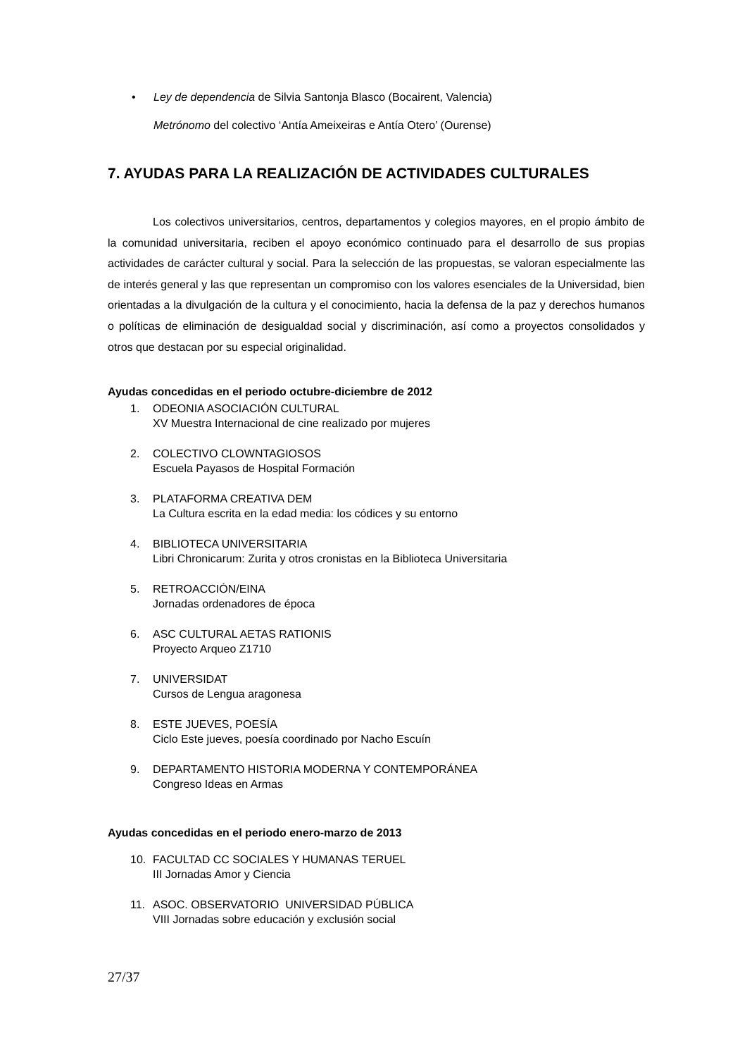• Ley de dependencia de Silvia Santonja Blasco (Bocairent, Valencia)
Metrónomo del colectivo ‘Antía Ameixeiras e Antía Otero’ (Ourense)
7. AYUDAS PARA LA REALIZACIÓN DE ACTIVIDADES CULTURALES
Los colectivos universitarios, centros, departamentos y colegios mayores, en el propio ámbito de la comunidad universitaria, reciben el apoyo económico continuado para el desarrollo de sus propias actividades de carácter cultural y social. Para la selección de las propuestas, se valoran especialmente las de interés general y las que representan un compromiso con los valores esenciales de la Universidad, bien orientadas a la divulgación de la cultura y el conocimiento, hacia la defensa de la paz y derechos humanos o políticas de eliminación de desigualdad social y discriminación, así como a proyectos consolidados y otros que destacan por su especial originalidad.
Ayudas concedidas en el periodo octubre-diciembre de 2012
1. ODEONIA ASOCIACIÓN CULTURAL
XV Muestra Internacional de cine realizado por mujeres
2. COLECTIVO CLOWNTAGIOSOS
Escuela Payasos de Hospital Formación
3. PLATAFORMA CREATIVA DEM
La Cultura escrita en la edad media: los códices y su entorno
4. BIBLIOTECA UNIVERSITARIA
Libri Chronicarum: Zurita y otros cronistas en la Biblioteca Universitaria
5. RETROACCIÓN/EINA
Jornadas ordenadores de época
6. ASC CULTURAL AETAS RATIONIS
Proyecto Arqueo Z1710
7. UNIVERSIDAT
Cursos de Lengua aragonesa
8. ESTE JUEVES, POESÍA
Ciclo Este jueves, poesía coordinado por Nacho Escuín
9. DEPARTAMENTO HISTORIA MODERNA Y CONTEMPORÁNEA
Congreso Ideas en Armas
Ayudas concedidas en el periodo enero-marzo de 2013
10. FACULTAD CC SOCIALES Y HUMANAS TERUEL
III Jornadas Amor y Ciencia
11. ASOC. OBSERVATORIO UNIVERSIDAD PÚBLICA
VIII Jornadas sobre educación y exclusión social
27/37